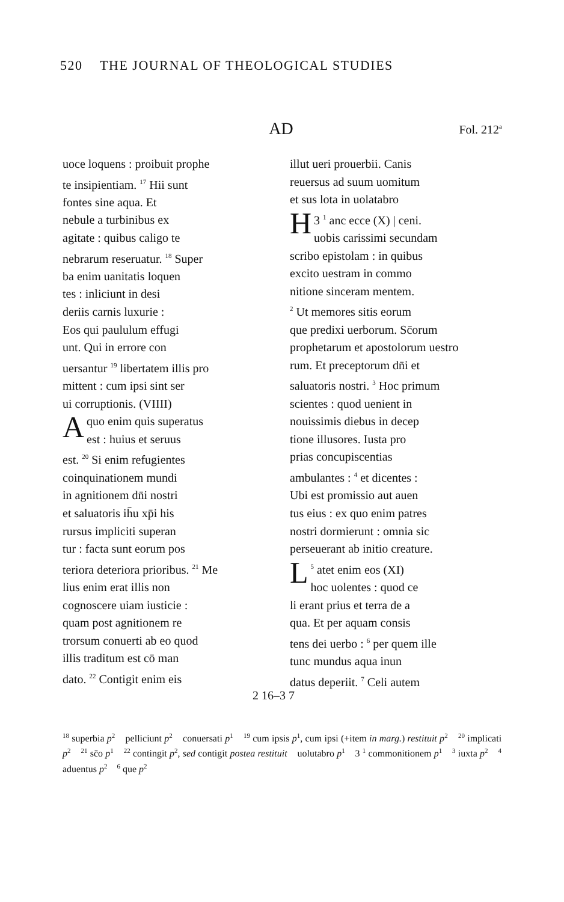520 THE JOURNAL OF THEOLOGICAL STUDIES
AD Fol. 212<sup>a</sup>
uoce loquens : proibuit prophe
te insipientiam. <sup>17</sup> Hii sunt
fontes sine aqua. Et
nebule a turbinibus ex
agitate : quibus caligo te
nebrarum reseruatur. <sup>18</sup> Super
ba enim uanitatis loquen
tes : inliciunt in desi
deriis carnis luxurie :
Eos qui paululum effugi
unt. Qui in errore con
uersantur <sup>19</sup> libertatem illis pro
mittent : cum ipsi sint ser
ui corruptionis. (VIIII)
Aquo enim quis superatus
est : huius et seruus
est. <sup>20</sup> Si enim refugientes
coinquinationem mundi
in agnitionem dn̄i nostri
et saluatoris ih̄u xp̄i his
rursus impliciti superan
tur : facta sunt eorum pos
teriora deteriora prioribus. <sup>21</sup> Me
lius enim erat illis non
cognoscere uiam iusticie :
quam post agnitionem re
trorsum conuerti ab eo quod
illis traditum est cō man
dato. <sup>22</sup> Contigit enim eis
illut ueri prouerbii. Canis
reuersus ad suum uomitum
et sus lota in uolatabro
3 <sup>1</sup> H anc ecce (X) | ceni.
uobis carissimi secundam
scribo epistolam : in quibus
excito uestram in commo
nitione sinceram mentem.
<sup>2</sup> Ut memores sitis eorum
que predixi uerborum. Sc̄orum
prophetarum et apostolorum uestro
rum. Et preceptorum dn̄i et
saluatoris nostri. <sup>3</sup> Hoc primum
scientes : quod uenient in
nouissimis diebus in decep
tione illusores. Iusta pro
prias concupiscentias
ambulantes : <sup>4</sup> et dicentes :
Ubi est promissio aut auen
tus eius : ex quo enim patres
nostri dormierunt : omnia sic
perseuerant ab initio creature.
<sup>5</sup> L atet enim eos (XI)
hoc uolentes : quod ce
li erant prius et terra de a
qua. Et per aquam consis
tens dei uerbo : <sup>6</sup> per quem ille
tunc mundus aqua inun
datus deperiit. <sup>7</sup> Celi autem
2 16–3 7
<sup>18</sup> superbia p<sup>2</sup> pelliciunt p<sup>2</sup> conuersati p<sup>1</sup> <sup>19</sup> cum ipsis p<sup>1</sup>, cum ipsi (+item in marg.) restituit p<sup>2</sup> <sup>20</sup> implicati p<sup>2</sup> <sup>21</sup> sc̄o p<sup>1</sup> <sup>22</sup> contingit p<sup>2</sup>, sed contigit postea restituit uolutabro p<sup>1</sup> 3 <sup>1</sup> commonitionem p<sup>1</sup> <sup>3</sup> iuxta p<sup>2</sup> <sup>4</sup> aduentus p<sup>2</sup> <sup>6</sup> que p<sup>2</sup>